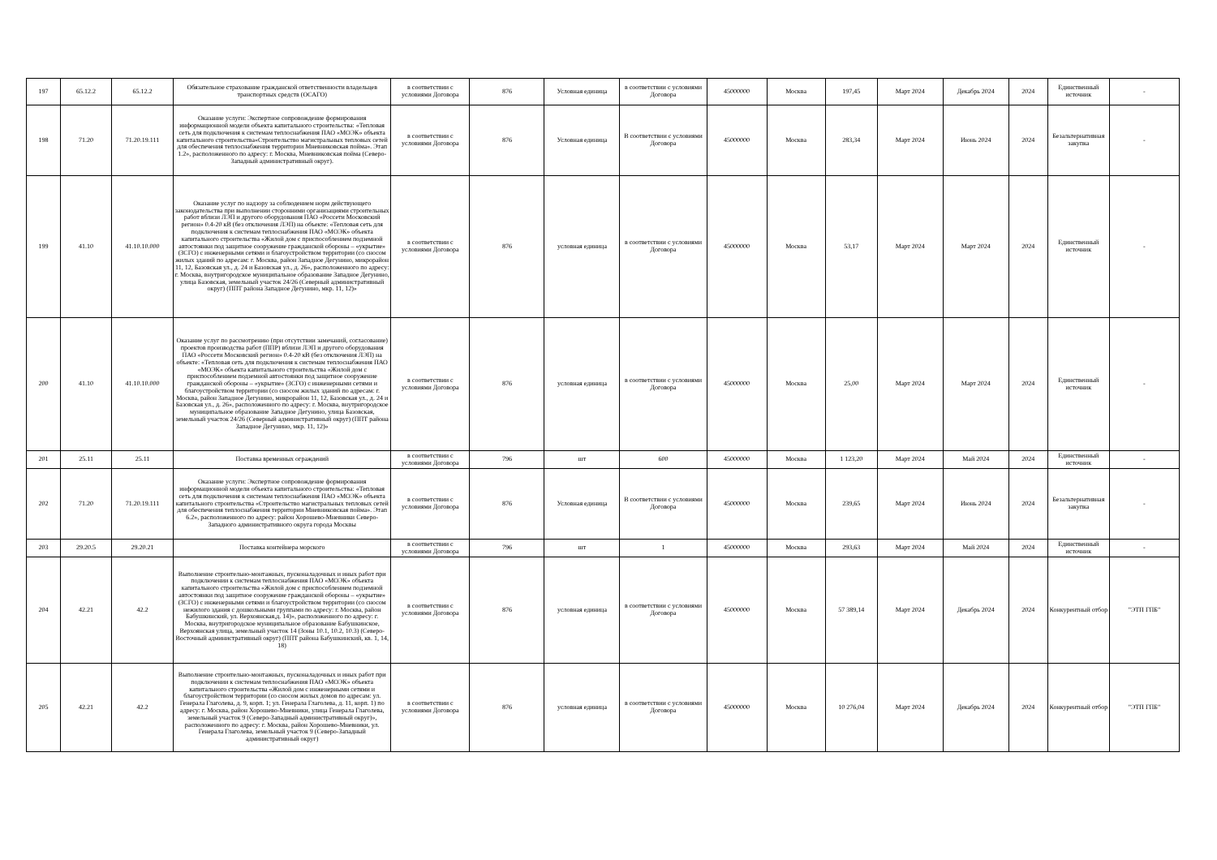| 197 | 65.12.2 | 65.12.2 | Обязательное страхование гражданской ответственности владельцев транспортных средств (ОСАГО) | в соответствии с условиями Договора | 876 | Условная единица | в соответствии с условиями Договора | 45000000 | Москва | 197,45 | Март 2024 | Декабрь 2024 | 2024 | Единственный источник | - |
| 198 | 71.20 | 71.20.19.111 | Оказание услуги: Экспертное сопровождение формирования информационной модели объекта капитального строительства: «Тепловая сеть для подключения к системам теплоснабжения ПАО «МОЭК» объекта капитального строительства«Строительство магистральных тепловых сетей для обеспечения теплоснабжения территории Мневниковская пойма». Этап 1.2», расположенного по адресу: г. Москва, Мневниковская пойма (Северо-Западный административный округ). | в соответствии с условиями Договора | 876 | Условная единица | В соответствии с условиями Договора | 45000000 | Москва | 283,34 | Март 2024 | Июнь 2024 | 2024 | Безальтернативная закупка | - |
| 199 | 41.10 | 41.10.10.000 | Оказание услуг по надзору за соблюдением норм действующего законодательства при выполнении сторонними организациями строительных работ вблизи ЛЭП и другого оборудования ПАО «Россети Московский регион» 0.4-20 кВ (без отключения ЛЭП) на объекте: «Тепловая сеть для подключения к системам теплоснабжения ПАО «МОЭК» объекта капитального строительства «Жилой дом с приспособлением подземной автостоянки под защитное сооружение гражданской обороны – «укрытие» (ЗСГО) с инженерными сетями и благоустройством территории (со сносом жилых зданий по адресам: г. Москва, район Западное Дегунино, микрорайон 11, 12, Базовская ул., д. 24 и Базовская ул., д. 26», расположенного по адресу: г. Москва, внутригородское муниципальное образование Западное Дегунино, улица Базовская, земельный участок 24/26 (Северный административный округ) (ППТ района Западное Дегунино, мкр. 11, 12)» | в соответствии с условиями Договора | 876 | условная единица | в соответствии с условиями Договора | 45000000 | Москва | 53,17 | Март 2024 | Март 2024 | 2024 | Единственный источник | - |
| 200 | 41.10 | 41.10.10.000 | Оказание услуг по рассмотрению (при отсутствии замечаний, согласование) проектов производства работ (ППР) вблизи ЛЭП и другого оборудования ПАО «Россети Московский регион» 0.4-20 кВ (без отключения ЛЭП) на объекте: «Тепловая сеть для подключения к системам теплоснабжения ПАО «МОЭК» объекта капитального строительства «Жилой дом с приспособлением подземной автостоянки под защитное сооружение гражданской обороны – «укрытие» (ЗСГО) с инженерными сетями и благоустройством территории (со сносом жилых зданий по адресам: г. Москва, район Западное Дегунино, микрорайон 11, 12, Базовская ул., д. 24 и Базовская ул., д. 26», расположенного по адресу: г. Москва, внутригородское муниципальное образование Западное Дегунино, улица Базовская, земельный участок 24/26 (Северный административный округ) (ППТ района Западное Дегунино, мкр. 11, 12)» | в соответствии с условиями Договора | 876 | условная единица | в соответствии с условиями Договора | 45000000 | Москва | 25,00 | Март 2024 | Март 2024 | 2024 | Единственный источник | - |
| 201 | 25.11 | 25.11 | Поставка временных ограждений | в соответствии с условиями Договора | 796 | шт | 600 | 45000000 | Москва | 1 123,20 | Март 2024 | Май 2024 | 2024 | Единственный источник | - |
| 202 | 71.20 | 71.20.19.111 | Оказание услуги: Экспертное сопровождение формирования информационной модели объекта капитального строительства: «Тепловая сеть для подключения к системам теплоснабжения ПАО «МОЭК» объекта капитального строительства «Строительство магистральных тепловых сетей для обеспечения теплоснабжения территории Мневниковская пойма». Этап 6.2», расположенного по адресу: район Хорошево-Мневники Северо-Западного административного округа города Москвы | в соответствии с условиями Договора | 876 | Условная единица | В соответствии с условиями Договора | 45000000 | Москва | 239,65 | Март 2024 | Июнь 2024 | 2024 | Безальтернативная закупка | - |
| 203 | 29.20.5 | 29.20.21 | Поставка контейнера морского | в соответствии с условиями Договора | 796 | шт | 1 | 45000000 | Москва | 293,63 | Март 2024 | Май 2024 | 2024 | Единственный источник | - |
| 204 | 42.21 | 42.2 | Выполнение строительно-монтажных, пусконаладочных и иных работ при подключении к системам теплоснабжения ПАО «МОЭК» объекта капитального строительства «Жилой дом с приспособлением подземной автостоянки под защитное сооружение гражданской обороны – «укрытие» (ЗСГО) с инженерными сетями и благоустройством территории (со сносом нежилого здания с дошкольными группами по адресу: г. Москва, район Бабушкинский, ул. Верхоянская,д. 14)», расположенного по адресу: г. Москва, внутригородское муниципальное образование Бабушкинское, Верхоянская улица, земельный участок 14 (Зоны 10.1, 10.2, 10.3) (Северо-Восточный административный округ) (ППТ района Бабушкинский, кв. 1, 14, 18) | в соответствии с условиями Договора | 876 | условная единица | в соответствии с условиями Договора | 45000000 | Москва | 57 389,14 | Март 2024 | Декабрь 2024 | 2024 | Конкурентный отбор | "ЭТП ГПБ" |
| 205 | 42.21 | 42.2 | Выполнение строительно-монтажных, пусконаладочных и иных работ при подключении к системам теплоснабжения ПАО «МОЭК» объекта капитального строительства «Жилой дом с инженерными сетями и благоустройством территории (со сносом жилых домов по адресам: ул. Генерала Глаголева, д. 9, корп. 1; ул. Генерала Глаголева, д. 11, корп. 1) по адресу: г. Москва, район Хорошево-Мневники, улица Генерала Глаголева, земельный участок 9 (Северо-Западный административный округ)», расположенного по адресу: г. Москва, район Хорошево-Мневники, ул. Генерала Глаголева, земельный участок 9 (Северо-Западный административный округ) | в соответствии с условиями Договора | 876 | условная единица | в соответствии с условиями Договора | 45000000 | Москва | 10 276,04 | Март 2024 | Декабрь 2024 | 2024 | Конкурентный отбор | "ЭТП ГПБ" |